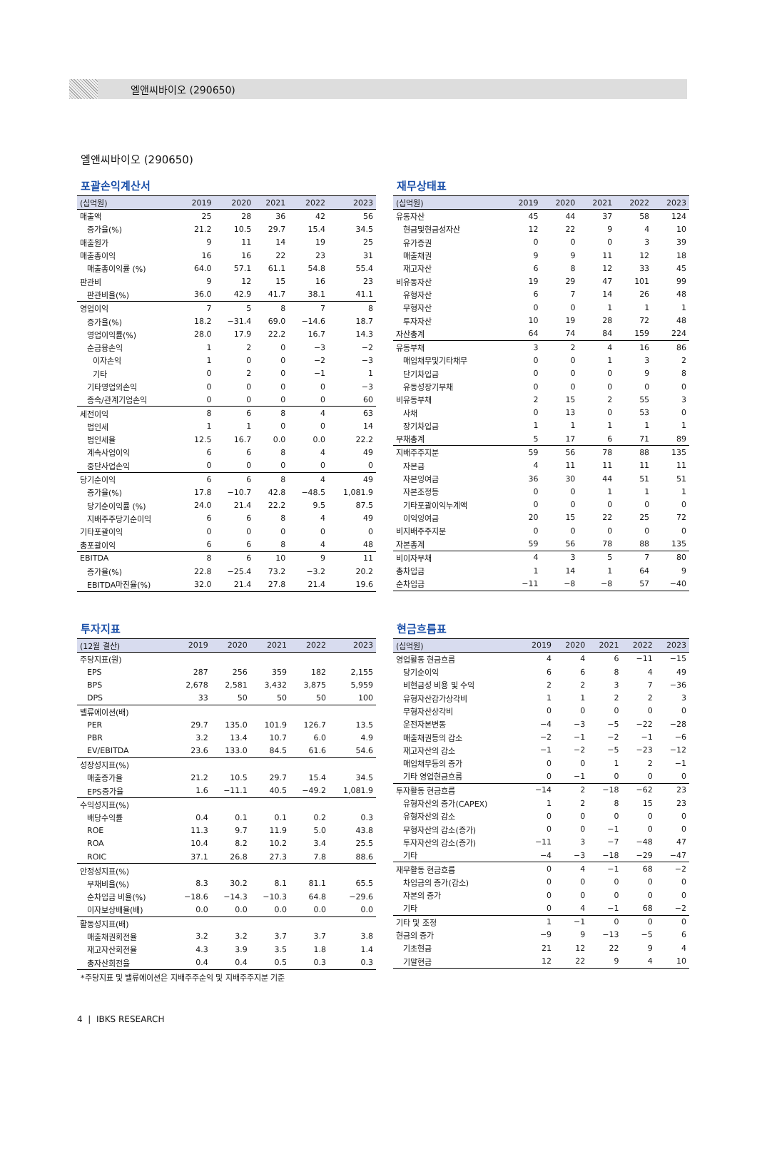엘앤씨바이오 (290650)
엘앤씨바이오 (290650)
포괄손익계산서
| (십억원) | 2019 | 2020 | 2021 | 2022 | 2023 |
| --- | --- | --- | --- | --- | --- |
| 매출액 | 25 | 28 | 36 | 42 | 56 |
| 증가율(%) | 21.2 | 10.5 | 29.7 | 15.4 | 34.5 |
| 매출원가 | 9 | 11 | 14 | 19 | 25 |
| 매출총이익 | 16 | 16 | 22 | 23 | 31 |
| 매출총이익률 (%) | 64.0 | 57.1 | 61.1 | 54.8 | 55.4 |
| 판관비 | 9 | 12 | 15 | 16 | 23 |
| 판관비율(%) | 36.0 | 42.9 | 41.7 | 38.1 | 41.1 |
| 영업이익 | 7 | 5 | 8 | 7 | 8 |
| 증가율(%) | 18.2 | −31.4 | 69.0 | −14.6 | 18.7 |
| 영업이익률(%) | 28.0 | 17.9 | 22.2 | 16.7 | 14.3 |
| 순금융손익 | 1 | 2 | 0 | −3 | −2 |
| 이자손익 | 1 | 0 | 0 | −2 | −3 |
| 기타 | 0 | 2 | 0 | −1 | 1 |
| 기타영업외손익 | 0 | 0 | 0 | 0 | −3 |
| 종속/관계기업손익 | 0 | 0 | 0 | 0 | 60 |
| 세전이익 | 8 | 6 | 8 | 4 | 63 |
| 법인세 | 1 | 1 | 0 | 0 | 14 |
| 법인세율 | 12.5 | 16.7 | 0.0 | 0.0 | 22.2 |
| 계속사업이익 | 6 | 6 | 8 | 4 | 49 |
| 중단사업손익 | 0 | 0 | 0 | 0 | 0 |
| 당기순이익 | 6 | 6 | 8 | 4 | 49 |
| 증가율(%) | 17.8 | −10.7 | 42.8 | −48.5 | 1,081.9 |
| 당기순이익률 (%) | 24.0 | 21.4 | 22.2 | 9.5 | 87.5 |
| 지배주주당기순이익 | 6 | 6 | 8 | 4 | 49 |
| 기타포괄이익 | 0 | 0 | 0 | 0 | 0 |
| 총포괄이익 | 6 | 6 | 8 | 4 | 48 |
| EBITDA | 8 | 6 | 10 | 9 | 11 |
| 증가율(%) | 22.8 | −25.4 | 73.2 | −3.2 | 20.2 |
| EBITDA마진율(%) | 32.0 | 21.4 | 27.8 | 21.4 | 19.6 |
재무상태표
| (십억원) | 2019 | 2020 | 2021 | 2022 | 2023 |
| --- | --- | --- | --- | --- | --- |
| 유동자산 | 45 | 44 | 37 | 58 | 124 |
| 현금및현금성자산 | 12 | 22 | 9 | 4 | 10 |
| 유가증권 | 0 | 0 | 0 | 3 | 39 |
| 매출채권 | 9 | 9 | 11 | 12 | 18 |
| 재고자산 | 6 | 8 | 12 | 33 | 45 |
| 비유동자산 | 19 | 29 | 47 | 101 | 99 |
| 유형자산 | 6 | 7 | 14 | 26 | 48 |
| 무형자산 | 0 | 0 | 1 | 1 | 1 |
| 투자자산 | 10 | 19 | 28 | 72 | 48 |
| 자산총계 | 64 | 74 | 84 | 159 | 224 |
| 유동부채 | 3 | 2 | 4 | 16 | 86 |
| 매입채무및기타채무 | 0 | 0 | 1 | 3 | 2 |
| 단기차입금 | 0 | 0 | 0 | 9 | 8 |
| 유동성장기부채 | 0 | 0 | 0 | 0 | 0 |
| 비유동부채 | 2 | 15 | 2 | 55 | 3 |
| 사채 | 0 | 13 | 0 | 53 | 0 |
| 장기차입금 | 1 | 1 | 1 | 1 | 1 |
| 부채총계 | 5 | 17 | 6 | 71 | 89 |
| 지배주주지분 | 59 | 56 | 78 | 88 | 135 |
| 자본금 | 4 | 11 | 11 | 11 | 11 |
| 자본잉여금 | 36 | 30 | 44 | 51 | 51 |
| 자본조정등 | 0 | 0 | 1 | 1 | 1 |
| 기타포괄이익누계액 | 0 | 0 | 0 | 0 | 0 |
| 이익잉여금 | 20 | 15 | 22 | 25 | 72 |
| 비지배주주지분 | 0 | 0 | 0 | 0 | 0 |
| 자본총계 | 59 | 56 | 78 | 88 | 135 |
| 비이자부채 | 4 | 3 | 5 | 7 | 80 |
| 총차입금 | 1 | 14 | 1 | 64 | 9 |
| 순차입금 | −11 | −8 | −8 | 57 | −40 |
투자지표
| (12월 결산) | 2019 | 2020 | 2021 | 2022 | 2023 |
| --- | --- | --- | --- | --- | --- |
| 주당지표(원) | | | | | |
| EPS | 287 | 256 | 359 | 182 | 2,155 |
| BPS | 2,678 | 2,581 | 3,432 | 3,875 | 5,959 |
| DPS | 33 | 50 | 50 | 50 | 100 |
| 밸류에이션(배) | | | | | |
| PER | 29.7 | 135.0 | 101.9 | 126.7 | 13.5 |
| PBR | 3.2 | 13.4 | 10.7 | 6.0 | 4.9 |
| EV/EBITDA | 23.6 | 133.0 | 84.5 | 61.6 | 54.6 |
| 성장성지표(%) | | | | | |
| 매출증가율 | 21.2 | 10.5 | 29.7 | 15.4 | 34.5 |
| EPS증가율 | 1.6 | −11.1 | 40.5 | −49.2 | 1,081.9 |
| 수익성지표(%) | | | | | |
| 배당수익률 | 0.4 | 0.1 | 0.1 | 0.2 | 0.3 |
| ROE | 11.3 | 9.7 | 11.9 | 5.0 | 43.8 |
| ROA | 10.4 | 8.2 | 10.2 | 3.4 | 25.5 |
| ROIC | 37.1 | 26.8 | 27.3 | 7.8 | 88.6 |
| 안정성지표(%) | | | | | |
| 부채비율(%) | 8.3 | 30.2 | 8.1 | 81.1 | 65.5 |
| 순차입금 비율(%) | −18.6 | −14.3 | −10.3 | 64.8 | −29.6 |
| 이자보상배율(배) | 0.0 | 0.0 | 0.0 | 0.0 | 0.0 |
| 활동성지표(배) | | | | | |
| 매출채권회전율 | 3.2 | 3.2 | 3.7 | 3.7 | 3.8 |
| 재고자산회전율 | 4.3 | 3.9 | 3.5 | 1.8 | 1.4 |
| 총자산회전율 | 0.4 | 0.4 | 0.5 | 0.3 | 0.3 |
*주당지표 및 밸류에이션은 지배주주순익 및 지배주주지분 기준
현금흐름표
| (십억원) | 2019 | 2020 | 2021 | 2022 | 2023 |
| --- | --- | --- | --- | --- | --- |
| 영업활동 현금흐름 | 4 | 4 | 6 | −11 | −15 |
| 당기순이익 | 6 | 6 | 8 | 4 | 49 |
| 비현금성 비용 및 수익 | 2 | 2 | 3 | 7 | −36 |
| 유형자산감가상각비 | 1 | 1 | 2 | 2 | 3 |
| 무형자산상각비 | 0 | 0 | 0 | 0 | 0 |
| 운전자본변동 | −4 | −3 | −5 | −22 | −28 |
| 매출채권등의 감소 | −2 | −1 | −2 | −1 | −6 |
| 재고자산의 감소 | −1 | −2 | −5 | −23 | −12 |
| 매입채무등의 증가 | 0 | 0 | 1 | 2 | −1 |
| 기타 영업현금흐름 | 0 | −1 | 0 | 0 | 0 |
| 투자활동 현금흐름 | −14 | 2 | −18 | −62 | 23 |
| 유형자산의 증가(CAPEX) | 1 | 2 | 8 | 15 | 23 |
| 유형자산의 감소 | 0 | 0 | 0 | 0 | 0 |
| 무형자산의 감소(증가) | 0 | 0 | −1 | 0 | 0 |
| 투자자산의 감소(증가) | −11 | 3 | −7 | −48 | 47 |
| 기타 | −4 | −3 | −18 | −29 | −47 |
| 재무활동 현금흐름 | 0 | 4 | −1 | 68 | −2 |
| 차입금의 증가(감소) | 0 | 0 | 0 | 0 | 0 |
| 자본의 증가 | 0 | 0 | 0 | 0 | 0 |
| 기타 | 0 | 4 | −1 | 68 | −2 |
| 기타 및 조정 | 1 | −1 | 0 | 0 | 0 |
| 현금의 증가 | −9 | 9 | −13 | −5 | 6 |
| 기초현금 | 21 | 12 | 22 | 9 | 4 |
| 기말현금 | 12 | 22 | 9 | 4 | 10 |
4 | IBKS RESEARCH